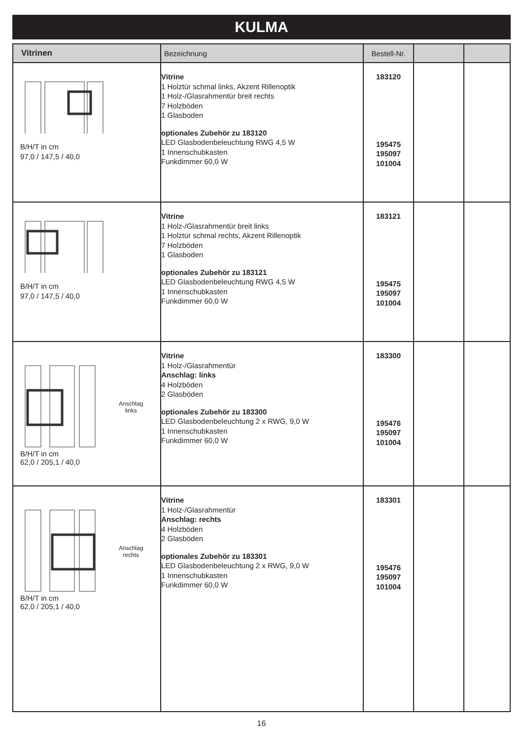KULMA
| Vitrinen | Bezeichnung | Bestell-Nr. | | |
| --- | --- | --- | --- | --- |
| B/H/T in cm 97,0 / 147,5 / 40,0 | Vitrine 1 Holztür schmal links, Akzent Rillenoptik 1 Holz-/Glasrahmentür breit rechts 7 Holzböden 1 Glasboden optionales Zubehör zu 183120 LED Glasbodenbeleuchtung RWG 4,5 W 1 Innenschubkasten Funkdimmer 60,0 W | 183120 195475 195097 101004 | | |
| B/H/T in cm 97,0 / 147,5 / 40,0 | Vitrine 1 Holz-/Glasrahmentür breit links 1 Holztür schmal rechts, Akzent Rillenoptik 7 Holzböden 1 Glasboden optionales Zubehör zu 183121 LED Glasbodenbeleuchtung RWG 4,5 W 1 Innenschubkasten Funkdimmer 60,0 W | 183121 195475 195097 101004 | | |
| Anschlag links B/H/T in cm 62,0 / 205,1 / 40,0 | Vitrine 1 Holz-/Glasrahmentür Anschlag: links 4 Holzböden 2 Glasböden optionales Zubehör zu 183300 LED Glasbodenbeleuchtung 2 x RWG, 9,0 W 1 Innenschubkasten Funkdimmer 60,0 W | 183300 195476 195097 101004 | | |
| Anschlag rechts B/H/T in cm 62,0 / 205,1 / 40,0 | Vitrine 1 Holz-/Glasrahmentür Anschlag: rechts 4 Holzböden 2 Glasböden optionales Zubehör zu 183301 LED Glasbodenbeleuchtung 2 x RWG, 9,0 W 1 Innenschubkasten Funkdimmer 60,0 W | 183301 195476 195097 101004 | | |
16